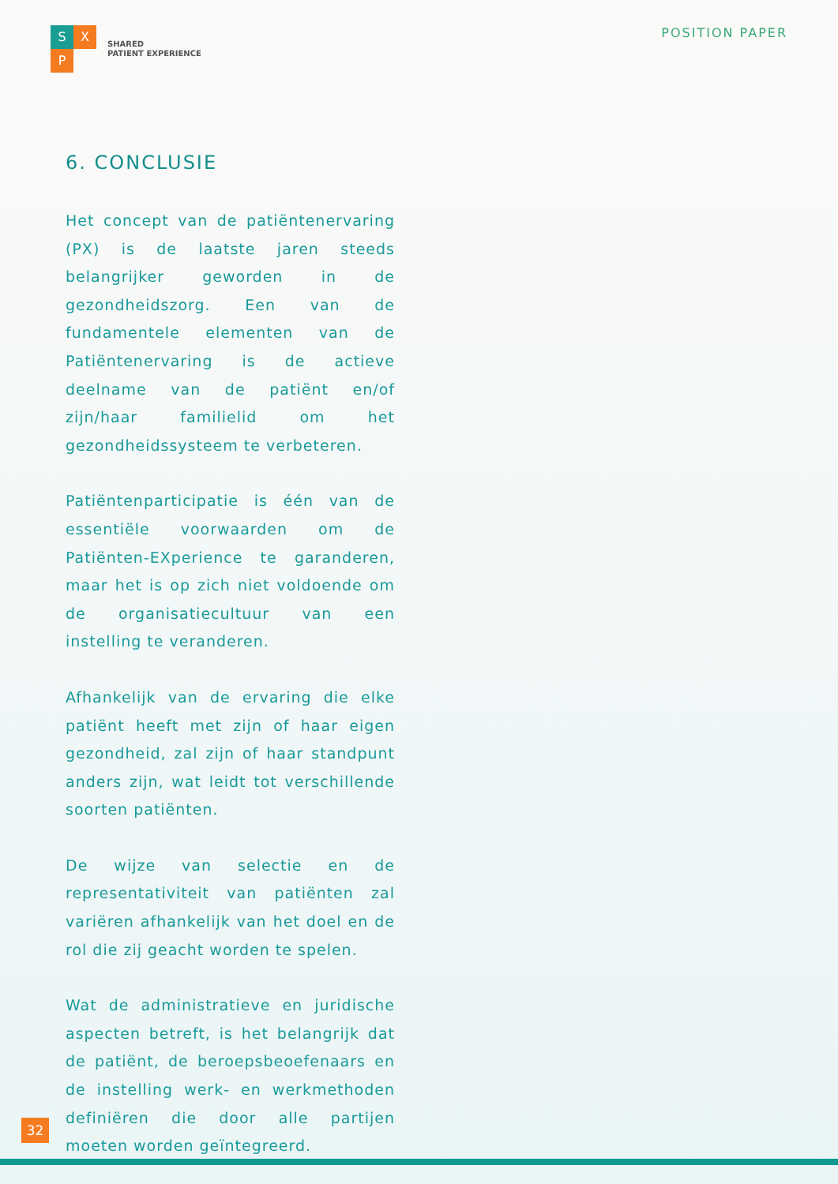S
X
P
SHARED
PATIENT EXPERIENCE
POSITION PAPER
6. CONCLUSIE
Het concept van de patiëntenervaring (PX) is de laatste jaren steeds belangrijker geworden in de gezondheidszorg. Een van de fundamentele elementen van de Patiëntenervaring is de actieve deelname van de patiënt en/of zijn/haar familielid om het gezondheidssysteem te verbeteren.
Patiëntenparticipatie is één van de essentiële voorwaarden om de Patiënten-EXperience te garanderen, maar het is op zich niet voldoende om de organisatiecultuur van een instelling te veranderen.
Afhankelijk van de ervaring die elke patiënt heeft met zijn of haar eigen gezondheid, zal zijn of haar standpunt anders zijn, wat leidt tot verschillende soorten patiënten.
De wijze van selectie en de representativiteit van patiënten zal variëren afhankelijk van het doel en de rol die zij geacht worden te spelen.
Wat de administratieve en juridische aspecten betreft, is het belangrijk dat de patiënt, de beroepsbeoefenaars en de instelling werk- en werkmethoden definiëren die door alle partijen moeten worden geïntegreerd.
32